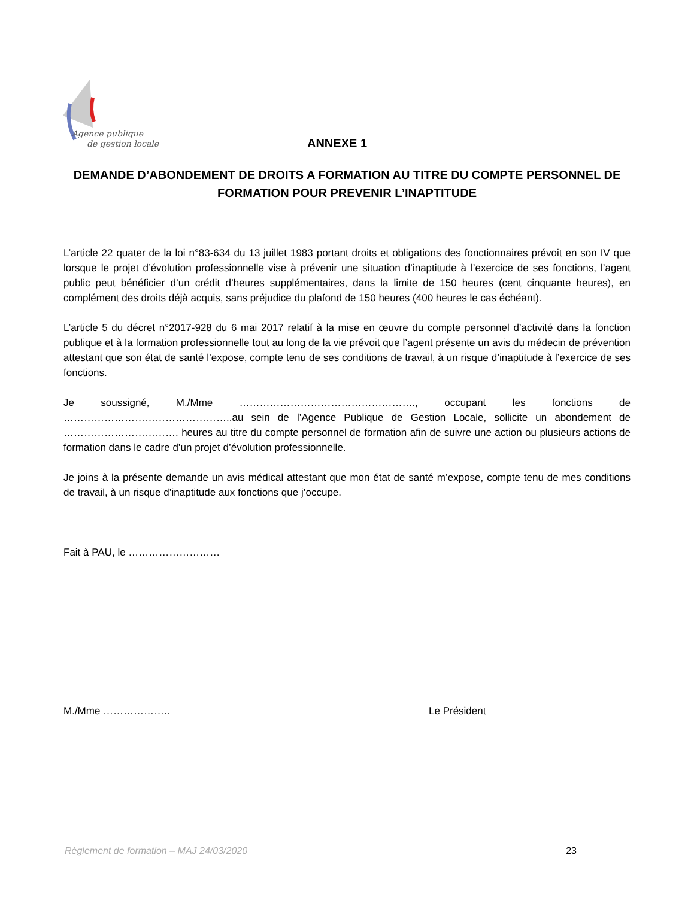Agence publique
de gestion locale
ANNEXE 1
DEMANDE D’ABONDEMENT DE DROITS A FORMATION AU TITRE DU COMPTE PERSONNEL DE FORMATION POUR PREVENIR L’INAPTITUDE
L’article 22 quater de la loi n°83-634 du 13 juillet 1983 portant droits et obligations des fonctionnaires prévoit en son IV que lorsque le projet d’évolution professionnelle vise à prévenir une situation d’inaptitude à l’exercice de ses fonctions, l’agent public peut bénéficier d’un crédit d’heures supplémentaires, dans la limite de 150 heures (cent cinquante heures), en complément des droits déjà acquis, sans préjudice du plafond de 150 heures (400 heures le cas échéant).
L’article 5 du décret n°2017-928 du 6 mai 2017 relatif à la mise en œuvre du compte personnel d’activité dans la fonction publique et à la formation professionnelle tout au long de la vie prévoit que l’agent présente un avis du médecin de prévention attestant que son état de santé l’expose, compte tenu de ses conditions de travail, à un risque d’inaptitude à l’exercice de ses fonctions.
Je soussigné, M./Mme ……………………………………………., occupant les fonctions de …………………………………………..au sein de l’Agence Publique de Gestion Locale, sollicite un abondement de ……………………………. heures au titre du compte personnel de formation afin de suivre une action ou plusieurs actions de formation dans le cadre d’un projet d’évolution professionnelle.
Je joins à la présente demande un avis médical attestant que mon état de santé m’expose, compte tenu de mes conditions de travail, à un risque d’inaptitude aux fonctions que j’occupe.
Fait à PAU, le ………………………
M./Mme ……………….. Le Président
Règlement de formation – MAJ 24/03/2020 23